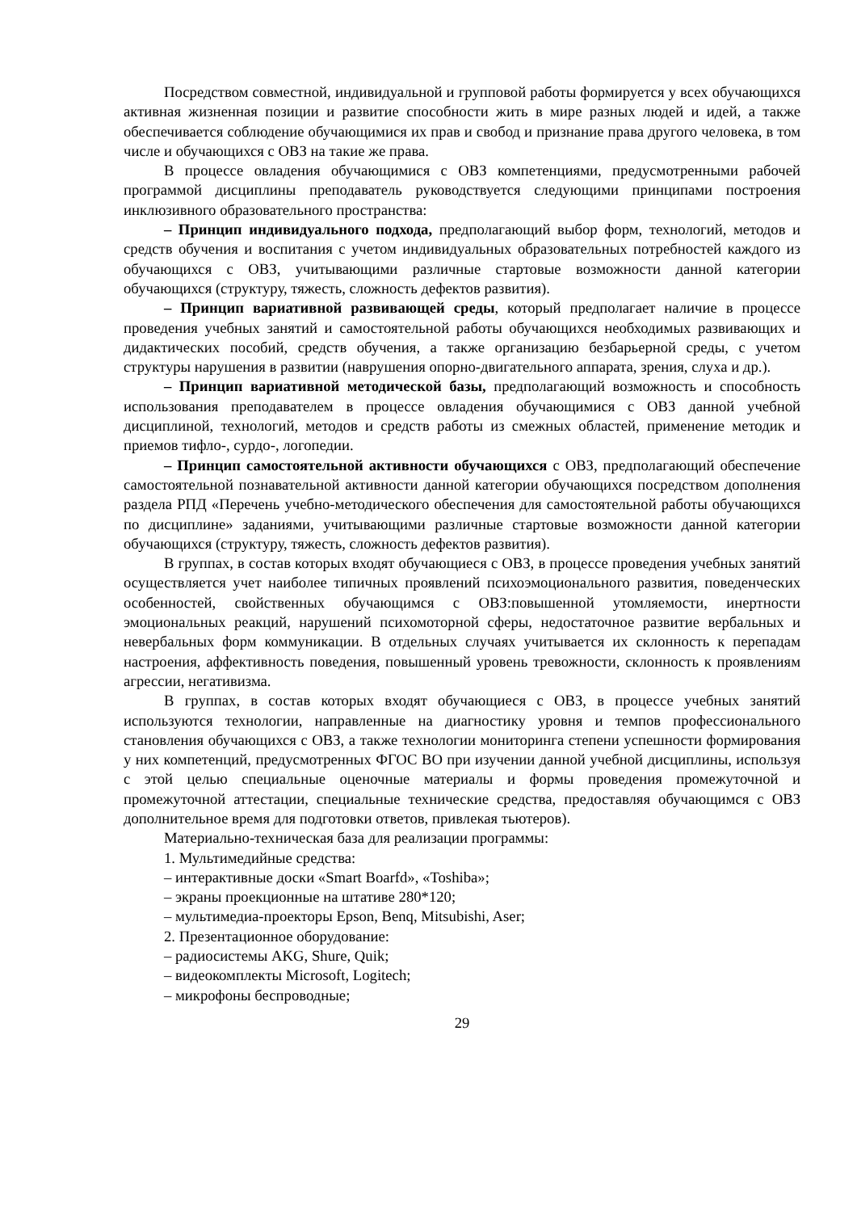Посредством совместной, индивидуальной и групповой работы формируется у всех обучающихся активная жизненная позиции и развитие способности жить в мире разных людей и идей, а также обеспечивается соблюдение обучающимися их прав и свобод и признание права другого человека, в том числе и обучающихся с ОВЗ на такие же права.
В процессе овладения обучающимися с ОВЗ компетенциями, предусмотренными рабочей программой дисциплины преподаватель руководствуется следующими принципами построения инклюзивного образовательного пространства:
– Принцип индивидуального подхода, предполагающий выбор форм, технологий, методов и средств обучения и воспитания с учетом индивидуальных образовательных потребностей каждого из обучающихся с ОВЗ, учитывающими различные стартовые возможности данной категории обучающихся (структуру, тяжесть, сложность дефектов развития).
– Принцип вариативной развивающей среды, который предполагает наличие в процессе проведения учебных занятий и самостоятельной работы обучающихся необходимых развивающих и дидактических пособий, средств обучения, а также организацию безбарьерной среды, с учетом структуры нарушения в развитии (наврушения опорно-двигательного аппарата, зрения, слуха и др.).
– Принцип вариативной методической базы, предполагающий возможность и способность использования преподавателем в процессе овладения обучающимися с ОВЗ данной учебной дисциплиной, технологий, методов и средств работы из смежных областей, применение методик и приемов тифло-, сурдо-, логопедии.
– Принцип самостоятельной активности обучающихся с ОВЗ, предполагающий обеспечение самостоятельной познавательной активности данной категории обучающихся посредством дополнения раздела РПД «Перечень учебно-методического обеспечения для самостоятельной работы обучающихся по дисциплине» заданиями, учитывающими различные стартовые возможности данной категории обучающихся (структуру, тяжесть, сложность дефектов развития).
В группах, в состав которых входят обучающиеся с ОВЗ, в процессе проведения учебных занятий осуществляется учет наиболее типичных проявлений психоэмоционального развития, поведенческих особенностей, свойственных обучающимся с ОВЗ:повышенной утомляемости, инертности эмоциональных реакций, нарушений психомоторной сферы, недостаточное развитие вербальных и невербальных форм коммуникации. В отдельных случаях учитывается их склонность к перепадам настроения, аффективность поведения, повышенный уровень тревожности, склонность к проявлениям агрессии, негативизма.
В группах, в состав которых входят обучающиеся с ОВЗ, в процессе учебных занятий используются технологии, направленные на диагностику уровня и темпов профессионального становления обучающихся с ОВЗ, а также технологии мониторинга степени успешности формирования у них компетенций, предусмотренных ФГОС ВО при изучении данной учебной дисциплины, используя с этой целью специальные оценочные материалы и формы проведения промежуточной и промежуточной аттестации, специальные технические средства, предоставляя обучающимся с ОВЗ дополнительное время для подготовки ответов, привлекая тьютеров).
Материально-техническая база для реализации программы:
1. Мультимедийные средства:
– интерактивные доски «Smart Boarfd», «Toshiba»;
– экраны проекционные на штативе 280*120;
– мультимедиа-проекторы Epson, Benq, Mitsubishi, Aser;
2. Презентационное оборудование:
– радиосистемы AKG, Shure, Quik;
– видеокомплекты Microsoft, Logitech;
– микрофоны беспроводные;
29